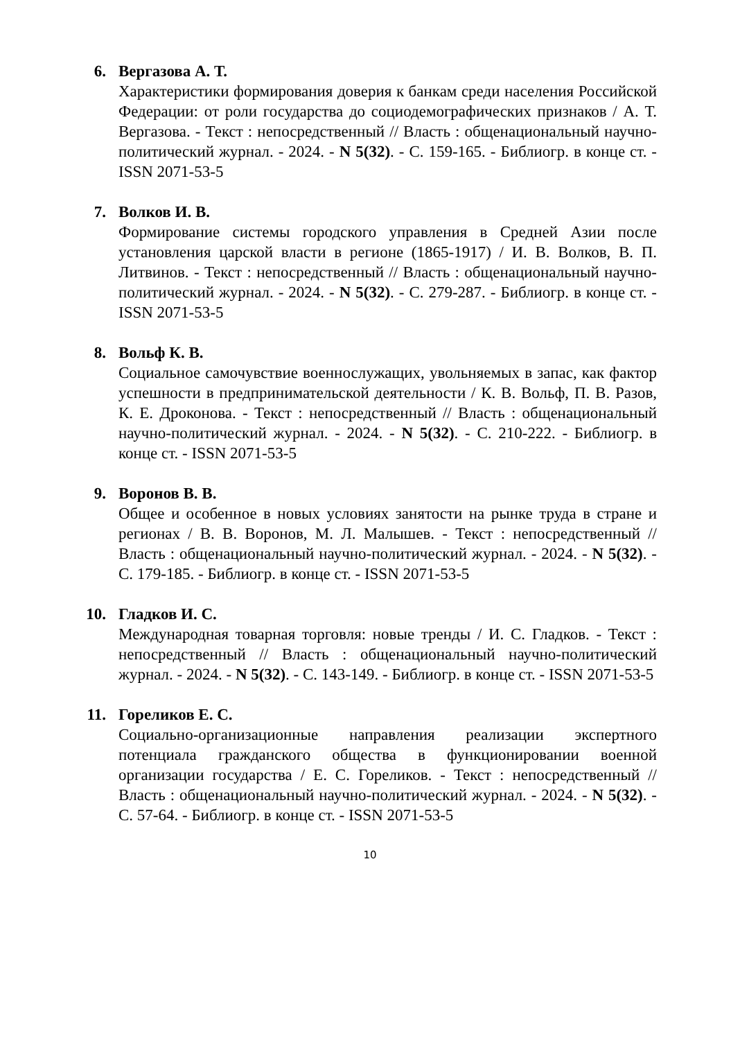6. Вергазова А. Т.
Характеристики формирования доверия к банкам среди населения Российской Федерации: от роли государства до социодемографических признаков / А. Т. Вергазова. - Текст : непосредственный // Власть : общенациональный научно-политический журнал. - 2024. - N 5(32). - С. 159-165. - Библиогр. в конце ст. - ISSN 2071-53-5
7. Волков И. В.
Формирование системы городского управления в Средней Азии после установления царской власти в регионе (1865-1917) / И. В. Волков, В. П. Литвинов. - Текст : непосредственный // Власть : общенациональный научно-политический журнал. - 2024. - N 5(32). - С. 279-287. - Библиогр. в конце ст. - ISSN 2071-53-5
8. Вольф К. В.
Социальное самочувствие военнослужащих, увольняемых в запас, как фактор успешности в предпринимательской деятельности / К. В. Вольф, П. В. Разов, К. Е. Дроконова. - Текст : непосредственный // Власть : общенациональный научно-политический журнал. - 2024. - N 5(32). - С. 210-222. - Библиогр. в конце ст. - ISSN 2071-53-5
9. Воронов В. В.
Общее и особенное в новых условиях занятости на рынке труда в стране и регионах / В. В. Воронов, М. Л. Малышев. - Текст : непосредственный // Власть : общенациональный научно-политический журнал. - 2024. - N 5(32). - С. 179-185. - Библиогр. в конце ст. - ISSN 2071-53-5
10. Гладков И. С.
Международная товарная торговля: новые тренды / И. С. Гладков. - Текст : непосредственный // Власть : общенациональный научно-политический журнал. - 2024. - N 5(32). - С. 143-149. - Библиогр. в конце ст. - ISSN 2071-53-5
11. Гореликов Е. С.
Социально-организационные направления реализации экспертного потенциала гражданского общества в функционировании военной организации государства / Е. С. Гореликов. - Текст : непосредственный // Власть : общенациональный научно-политический журнал. - 2024. - N 5(32). - С. 57-64. - Библиогр. в конце ст. - ISSN 2071-53-5
10